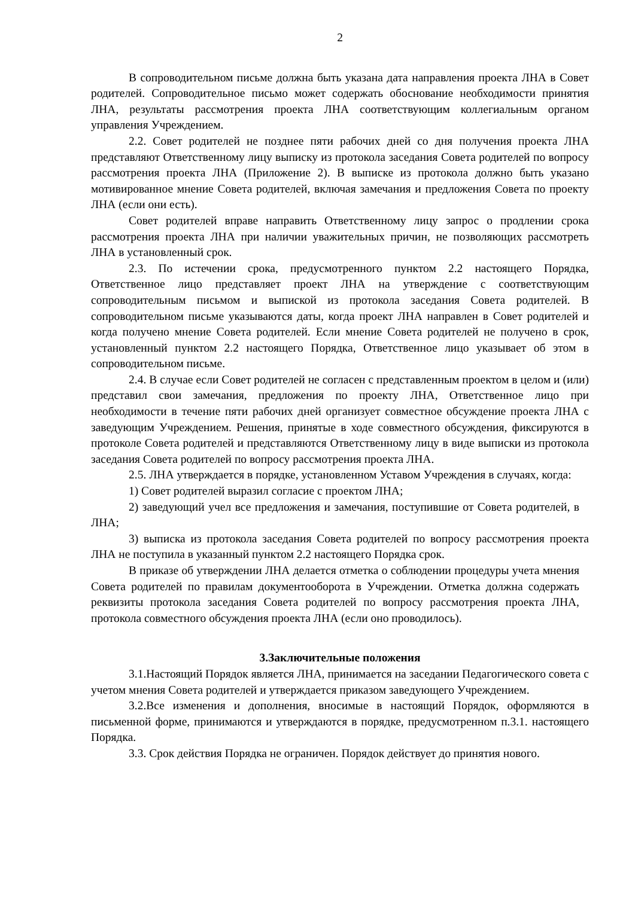2
В сопроводительном письме должна быть указана дата направления проекта ЛНА в Совет родителей. Сопроводительное письмо может содержать обоснование необходимости принятия ЛНА, результаты рассмотрения проекта ЛНА соответствующим коллегиальным органом управления Учреждением.
2.2. Совет родителей не позднее пяти рабочих дней со дня получения проекта ЛНА представляют Ответственному лицу выписку из протокола заседания Совета родителей по вопросу рассмотрения проекта ЛНА (Приложение 2). В выписке из протокола должно быть указано мотивированное мнение Совета родителей, включая замечания и предложения Совета по проекту ЛНА (если они есть).
Совет родителей вправе направить Ответственному лицу запрос о продлении срока рассмотрения проекта ЛНА при наличии уважительных причин, не позволяющих рассмотреть ЛНА в установленный срок.
2.3. По истечении срока, предусмотренного пунктом 2.2 настоящего Порядка, Ответственное лицо представляет проект ЛНА на утверждение с соответствующим сопроводительным письмом и выпиской из протокола заседания Совета родителей. В сопроводительном письме указываются даты, когда проект ЛНА направлен в Совет родителей и когда получено мнение Совета родителей. Если мнение Совета родителей не получено в срок, установленный пунктом 2.2 настоящего Порядка, Ответственное лицо указывает об этом в сопроводительном письме.
2.4. В случае если Совет родителей не согласен с представленным проектом в целом и (или) представил свои замечания, предложения по проекту ЛНА, Ответственное лицо при необходимости в течение пяти рабочих дней организует совместное обсуждение проекта ЛНА с заведующим Учреждением. Решения, принятые в ходе совместного обсуждения, фиксируются в протоколе Совета родителей и представляются Ответственному лицу в виде выписки из протокола заседания Совета родителей по вопросу рассмотрения проекта ЛНА.
2.5. ЛНА утверждается в порядке, установленном Уставом Учреждения в случаях, когда:
1) Совет родителей выразил согласие с проектом ЛНА;
2) заведующий учел все предложения и замечания, поступившие от Совета родителей, в ЛНА;
3) выписка из протокола заседания Совета родителей по вопросу рассмотрения проекта ЛНА не поступила в указанный пунктом 2.2 настоящего Порядка срок.
В приказе об утверждении ЛНА делается отметка о соблюдении процедуры учета мнения Совета родителей по правилам документооборота в Учреждении. Отметка должна содержать реквизиты протокола заседания Совета родителей по вопросу рассмотрения проекта ЛНА, протокола совместного обсуждения проекта ЛНА (если оно проводилось).
3.Заключительные положения
3.1.Настоящий Порядок является ЛНА, принимается на заседании Педагогического совета с учетом мнения Совета родителей и утверждается приказом заведующего Учреждением.
3.2.Все изменения и дополнения, вносимые в настоящий Порядок, оформляются в письменной форме, принимаются и утверждаются в порядке, предусмотренном п.3.1. настоящего Порядка.
3.3. Срок действия Порядка не ограничен. Порядок действует до принятия нового.